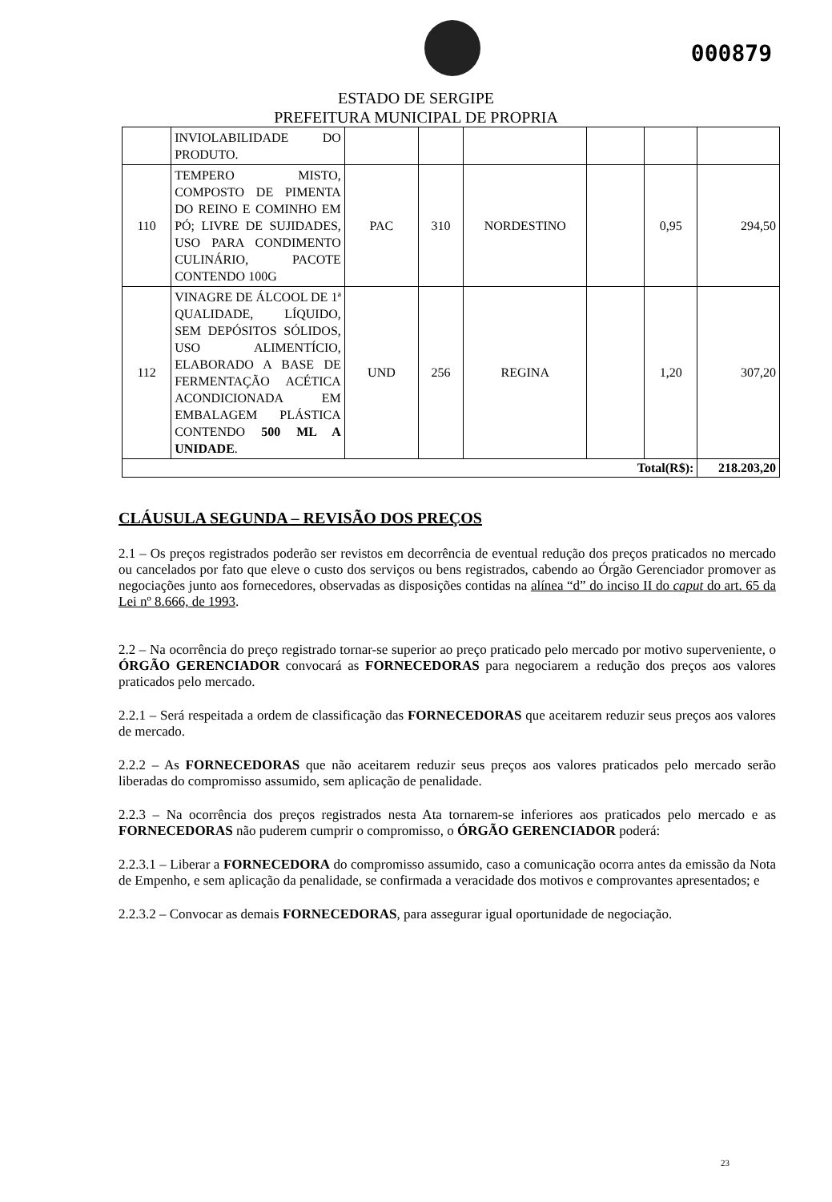000879
ESTADO DE SERGIPE
PREFEITURA MUNICIPAL DE PROPRIA
| | INVIOLABILIDADE DO PRODUTO. | | | | | | |
| 110 | TEMPERO MISTO, COMPOSTO DE PIMENTA DO REINO E COMINHO EM PÓ; LIVRE DE SUJIDADES, USO PARA CONDIMENTO CULINÁRIO, PACOTE CONTENDO 100G | PAC | 310 | NORDESTINO | | 0,95 | 294,50 |
| 112 | VINAGRE DE ÁLCOOL DE 1ª QUALIDADE, LÍQUIDO, SEM DEPÓSITOS SÓLIDOS, USO ALIMENTÍCIO, ELABORADO A BASE DE FERMENTAÇÃO ACÉTICA ACONDICIONADA EM EMBALAGEM PLÁSTICA CONTENDO 500 ML A UNIDADE . | UND | 256 | REGINA | | 1,20 | 307,20 |
| Total(R$): | | | | | | | 218.203,20 |
CLÁUSULA SEGUNDA – REVISÃO DOS PREÇOS
2.1 – Os preços registrados poderão ser revistos em decorrência de eventual redução dos preços praticados no mercado ou cancelados por fato que eleve o custo dos serviços ou bens registrados, cabendo ao Órgão Gerenciador promover as negociações junto aos fornecedores, observadas as disposições contidas na alínea “d” do inciso II do caput do art. 65 da Lei nº 8.666, de 1993.
2.2 – Na ocorrência do preço registrado tornar-se superior ao preço praticado pelo mercado por motivo superveniente, o ÓRGÃO GERENCIADOR convocará as FORNECEDORAS para negociarem a redução dos preços aos valores praticados pelo mercado.
2.2.1 – Será respeitada a ordem de classificação das FORNECEDORAS que aceitarem reduzir seus preços aos valores de mercado.
2.2.2 – As FORNECEDORAS que não aceitarem reduzir seus preços aos valores praticados pelo mercado serão liberadas do compromisso assumido, sem aplicação de penalidade.
2.2.3 – Na ocorrência dos preços registrados nesta Ata tornarem-se inferiores aos praticados pelo mercado e as FORNECEDORAS não puderem cumprir o compromisso, o ÓRGÃO GERENCIADOR poderá:
2.2.3.1 – Liberar a FORNECEDORA do compromisso assumido, caso a comunicação ocorra antes da emissão da Nota de Empenho, e sem aplicação da penalidade, se confirmada a veracidade dos motivos e comprovantes apresentados; e
2.2.3.2 – Convocar as demais FORNECEDORAS, para assegurar igual oportunidade de negociação.
23